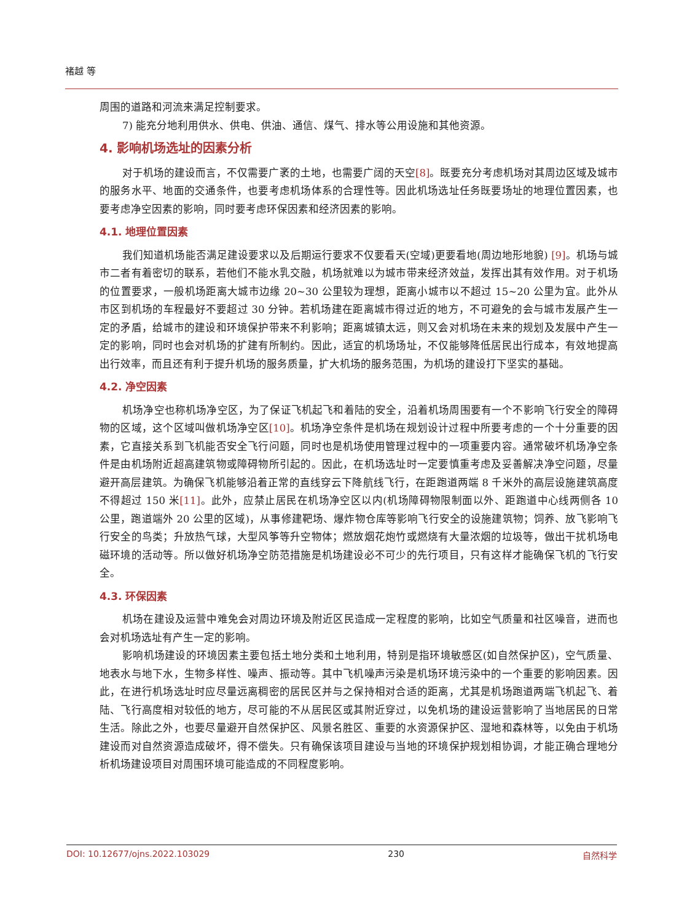褚越 等
周围的道路和河流来满足控制要求。
7) 能充分地利用供水、供电、供油、通信、煤气、排水等公用设施和其他资源。
4. 影响机场选址的因素分析
对于机场的建设而言，不仅需要广袤的土地，也需要广阔的天空[8]。既要充分考虑机场对其周边区域及城市的服务水平、地面的交通条件，也要考虑机场体系的合理性等。因此机场选址任务既要场址的地理位置因素，也要考虑净空因素的影响，同时要考虑环保因素和经济因素的影响。
4.1. 地理位置因素
我们知道机场能否满足建设要求以及后期运行要求不仅要看天(空域)更要看地(周边地形地貌) [9]。机场与城市二者有着密切的联系，若他们不能水乳交融，机场就难以为城市带来经济效益，发挥出其有效作用。对于机场的位置要求，一般机场距离大城市边缘 20~30 公里较为理想，距离小城市以不超过 15~20 公里为宜。此外从市区到机场的车程最好不要超过 30 分钟。若机场建在距离城市得过近的地方，不可避免的会与城市发展产生一定的矛盾，给城市的建设和环境保护带来不利影响；距离城镇太远，则又会对机场在未来的规划及发展中产生一定的影响，同时也会对机场的扩建有所制约。因此，适宜的机场场址，不仅能够降低居民出行成本，有效地提高出行效率，而且还有利于提升机场的服务质量，扩大机场的服务范围，为机场的建设打下坚实的基础。
4.2. 净空因素
机场净空也称机场净空区，为了保证飞机起飞和着陆的安全，沿着机场周围要有一个不影响飞行安全的障碍物的区域，这个区域叫做机场净空区[10]。机场净空条件是机场在规划设计过程中所要考虑的一个十分重要的因素，它直接关系到飞机能否安全飞行问题，同时也是机场使用管理过程中的一项重要内容。通常破坏机场净空条件是由机场附近超高建筑物或障碍物所引起的。因此，在机场选址时一定要慎重考虑及妥善解决净空问题，尽量避开高层建筑。为确保飞机能够沿着正常的直线穿云下降航线飞行，在距跑道两端 8 千米外的高层设施建筑高度不得超过 150 米[11]。此外，应禁止居民在机场净空区以内(机场障碍物限制面以外、距跑道中心线两侧各 10 公里，跑道端外 20 公里的区域)，从事修建靶场、爆炸物仓库等影响飞行安全的设施建筑物；饲养、放飞影响飞行安全的鸟类；升放热气球，大型风筝等升空物体；燃放烟花炮竹或燃烧有大量浓烟的垃圾等，做出干扰机场电磁环境的活动等。所以做好机场净空防范措施是机场建设必不可少的先行项目，只有这样才能确保飞机的飞行安全。
4.3. 环保因素
机场在建设及运营中难免会对周边环境及附近区民造成一定程度的影响，比如空气质量和社区噪音，进而也会对机场选址有产生一定的影响。
影响机场建设的环境因素主要包括土地分类和土地利用，特别是指环境敏感区(如自然保护区)，空气质量、地表水与地下水，生物多样性、噪声、振动等。其中飞机噪声污染是机场环境污染中的一个重要的影响因素。因此，在进行机场选址时应尽量远离稠密的居民区并与之保持相对合适的距离，尤其是机场跑道两端飞机起飞、着陆、飞行高度相对较低的地方，尽可能的不从居民区或其附近穿过，以免机场的建设运营影响了当地居民的日常生活。除此之外，也要尽量避开自然保护区、风景名胜区、重要的水资源保护区、湿地和森林等，以免由于机场建设而对自然资源造成破坏，得不偿失。只有确保该项目建设与当地的环境保护规划相协调，才能正确合理地分析机场建设项目对周围环境可能造成的不同程度影响。
DOI: 10.12677/ojns.2022.103029 230 自然科学